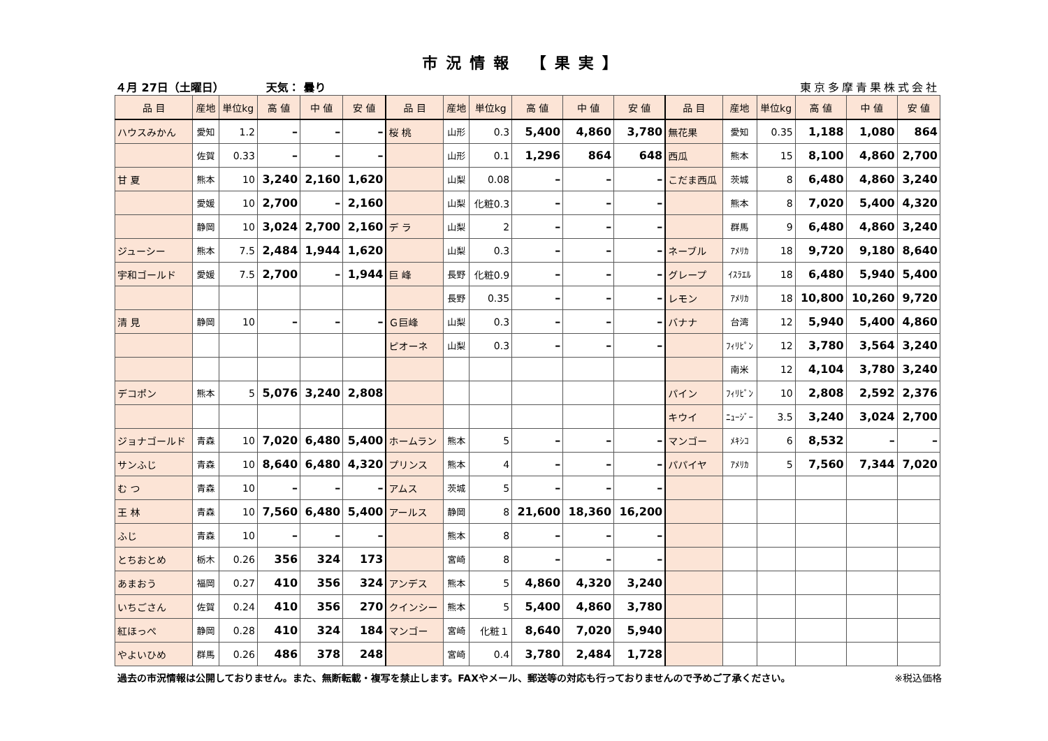市況情報 【果実】
４月 27日（土曜日） 天気： 曇り 東京多摩青果株式会社
| 品 目 | 産地 | 単位kg | 高 値 | 中 値 | 安 値 | 品 目 | 産地 | 単位kg | 高 値 | 中 値 | 安 値 | 品 目 | 産地 | 単位kg | 高 値 | 中 値 | 安 値 |
| --- | --- | --- | --- | --- | --- | --- | --- | --- | --- | --- | --- | --- | --- | --- | --- | --- | --- |
| ハウスみかん | 愛知 | 1.2 | – | – | – | 桜 桃 | 山形 | 0.3 | 5,400 | 4,860 | 3,780 | 無花果 | 愛知 | 0.35 | 1,188 | 1,080 | 864 |
| | 佐賀 | 0.33 | – | – | – | | 山形 | 0.1 | 1,296 | 864 | 648 | 西瓜 | 熊本 | 15 | 8,100 | 4,860 | 2,700 |
| 甘 夏 | 熊本 | 10 | 3,240 | 2,160 | 1,620 | | 山梨 | 0.08 | – | – | – | こだま西瓜 | 茨城 | 8 | 6,480 | 4,860 | 3,240 |
| | 愛媛 | 10 | 2,700 | – | 2,160 | | 山梨 | 化粧0.3 | – | – | – | | 熊本 | 8 | 7,020 | 5,400 | 4,320 |
| | 静岡 | 10 | 3,024 | 2,700 | 2,160 | デ ラ | 山梨 | 2 | – | – | – | | 群馬 | 9 | 6,480 | 4,860 | 3,240 |
| ジューシー | 熊本 | 7.5 | 2,484 | 1,944 | 1,620 | | 山梨 | 0.3 | – | – | – | ネーブル | ｱﾒﾘｶ | 18 | 9,720 | 9,180 | 8,640 |
| 宇和ゴールド | 愛媛 | 7.5 | 2,700 | – | 1,944 | 巨 峰 | 長野 | 化粧0.9 | – | – | – | グレープ | ｲｽﾗｴﾙ | 18 | 6,480 | 5,940 | 5,400 |
| | | | | | | | 長野 | 0.35 | – | – | – | レモン | ｱﾒﾘｶ | 18 | 10,800 | 10,260 | 9,720 |
| 清 見 | 静岡 | 10 | – | – | – | Ｇ巨峰 | 山梨 | 0.3 | – | – | – | バナナ | 台湾 | 12 | 5,940 | 5,400 | 4,860 |
| | | | | | | ピオーネ | 山梨 | 0.3 | – | – | – | | ﾌｨﾘﾋﾟﾝ | 12 | 3,780 | 3,564 | 3,240 |
| | | | | | | | | | | | | | 南米 | 12 | 4,104 | 3,780 | 3,240 |
| デコポン | 熊本 | 5 | 5,076 | 3,240 | 2,808 | | | | | | | パイン | ﾌｨﾘﾋﾟﾝ | 10 | 2,808 | 2,592 | 2,376 |
| | | | | | | | | | | | | キウイ | ﾆｭｰｼﾞｰ | 3.5 | 3,240 | 3,024 | 2,700 |
| ジョナゴールド | 青森 | 10 | 7,020 | 6,480 | 5,400 | ホームラン | 熊本 | 5 | – | – | – | マンゴー | ﾒｷｼｺ | 6 | 8,532 | – | – |
| サンふじ | 青森 | 10 | 8,640 | 6,480 | 4,320 | プリンス | 熊本 | 4 | – | – | – | パパイヤ | ｱﾒﾘｶ | 5 | 7,560 | 7,344 | 7,020 |
| む つ | 青森 | 10 | – | – | – | アムス | 茨城 | 5 | – | – | – | | | | | | |
| 王 林 | 青森 | 10 | 7,560 | 6,480 | 5,400 | アールス | 静岡 | 8 | 21,600 | 18,360 | 16,200 | | | | | | |
| ふじ | 青森 | 10 | – | – | – | | 熊本 | 8 | – | – | – | | | | | | |
| とちおとめ | 栃木 | 0.26 | 356 | 324 | 173 | | 宮崎 | 8 | – | – | – | | | | | | |
| あまおう | 福岡 | 0.27 | 410 | 356 | 324 | アンデス | 熊本 | 5 | 4,860 | 4,320 | 3,240 | | | | | | |
| いちごさん | 佐賀 | 0.24 | 410 | 356 | 270 | クインシー | 熊本 | 5 | 5,400 | 4,860 | 3,780 | | | | | | |
| 紅ほっぺ | 静岡 | 0.28 | 410 | 324 | 184 | マンゴー | 宮崎 | 化粧１ | 8,640 | 7,020 | 5,940 | | | | | | |
| やよいひめ | 群馬 | 0.26 | 486 | 378 | 248 | | 宮崎 | 0.4 | 3,780 | 2,484 | 1,728 | | | | | | |
過去の市況情報は公開しておりません。また、無断転載・複写を禁止します。FAXやメール、郵送等の対応も行っておりませんので予めご了承ください。 ※税込価格